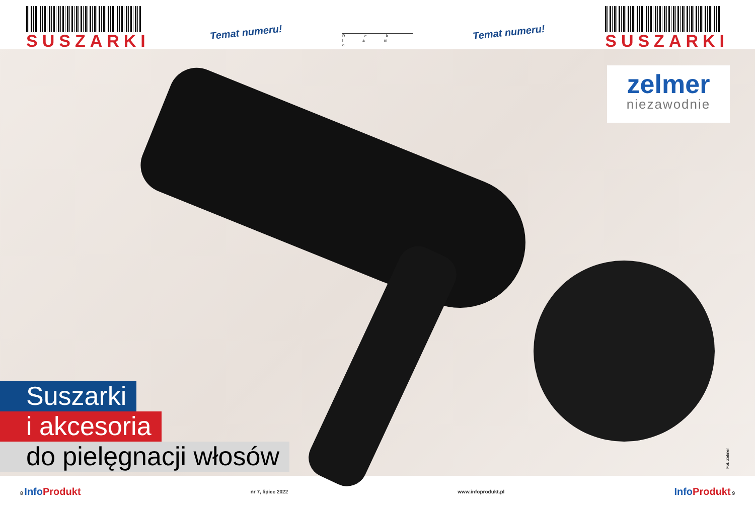SUSZARKI
Temat numeru!
R e k l a m a
Temat numeru!
SUSZARKI
zelmer
niezawodnie
Suszarki
i akcesoria
do pielęgnacji włosów
Fot. Zelmer
8 InfoProdukt nr 7, lipiec 2022 www.infoprodukt.pl InfoProdukt 9